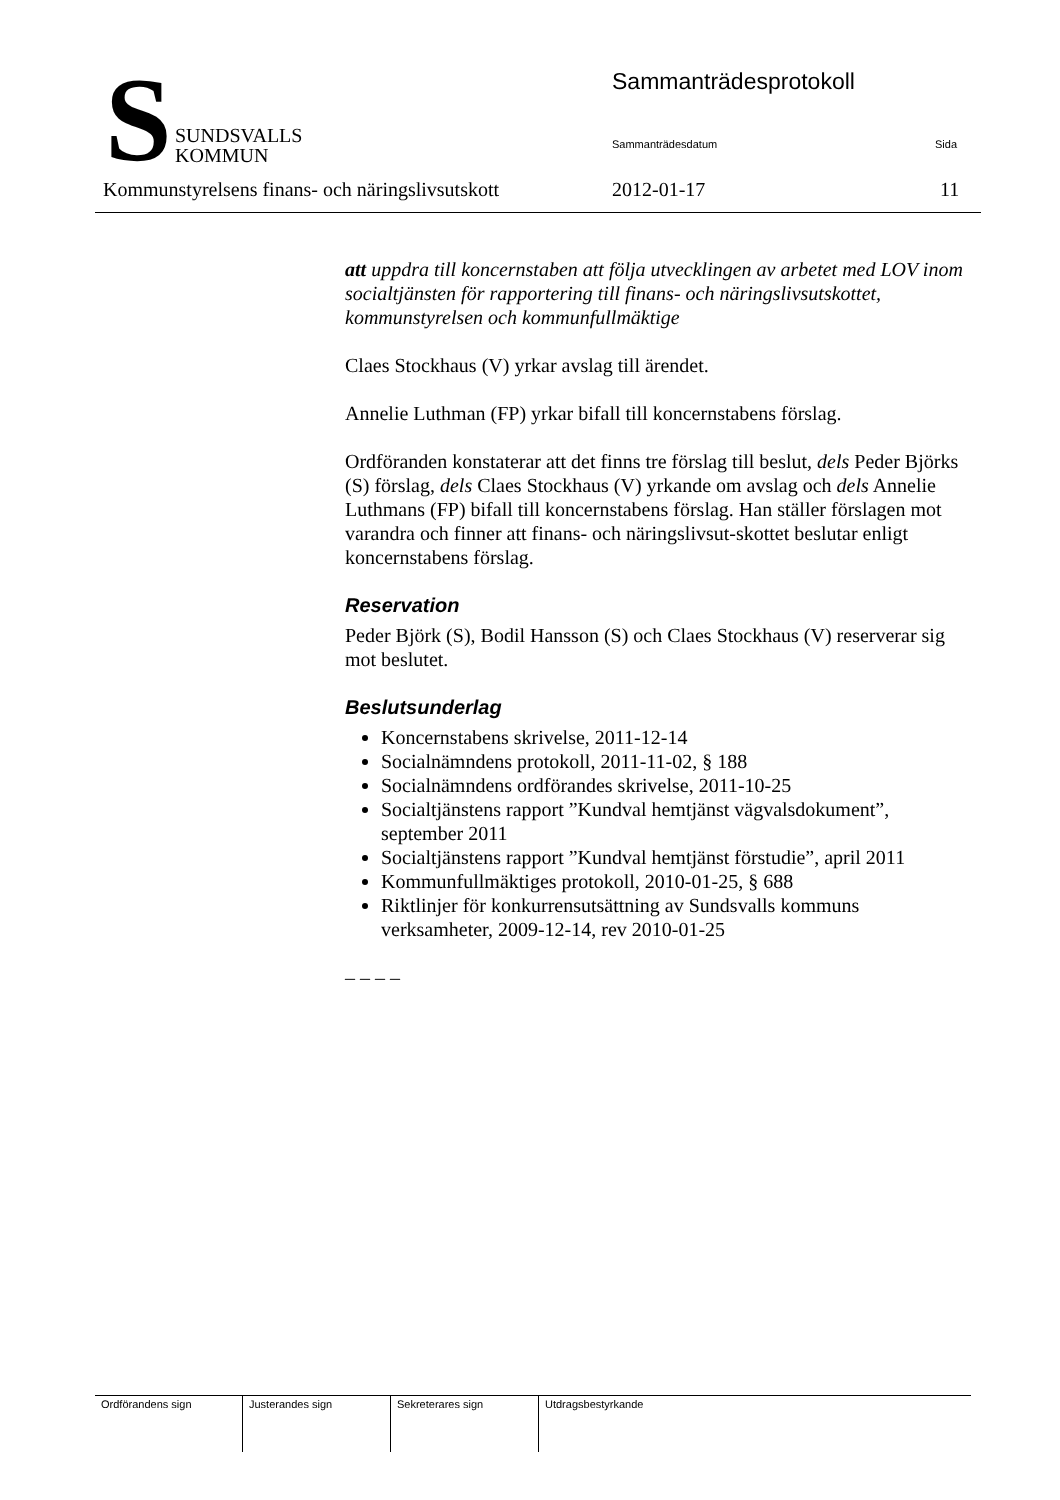S
SUNDSVALLS
KOMMUN
Sammanträdesprotokoll
Sammanträdesdatum Sida
Kommunstyrelsens finans- och näringslivsutskott
2012-01-17 11
att uppdra till koncernstaben att följa utvecklingen av arbetet med LOV inom socialtjänsten för rapportering till finans- och näringslivsutskottet, kommunstyrelsen och kommunfullmäktige
Claes Stockhaus (V) yrkar avslag till ärendet.
Annelie Luthman (FP) yrkar bifall till koncernstabens förslag.
Ordföranden konstaterar att det finns tre förslag till beslut, dels Peder Björks (S) förslag, dels Claes Stockhaus (V) yrkande om avslag och dels Annelie Luthmans (FP) bifall till koncernstabens förslag. Han ställer förslagen mot varandra och finner att finans- och näringslivsut-skottet beslutar enligt koncernstabens förslag.
Reservation
Peder Björk (S), Bodil Hansson (S) och Claes Stockhaus (V) reserverar sig mot beslutet.
Beslutsunderlag
Koncernstabens skrivelse, 2011-12-14
Socialnämndens protokoll, 2011-11-02, § 188
Socialnämndens ordförandes skrivelse, 2011-10-25
Socialtjänstens rapport ”Kundval hemtjänst vägvalsdokument”, september 2011
Socialtjänstens rapport ”Kundval hemtjänst förstudie”, april 2011
Kommunfullmäktiges protokoll, 2010-01-25, § 688
Riktlinjer för konkurrensutsättning av Sundsvalls kommuns verksamheter, 2009-12-14, rev 2010-01-25
– – – –
| Ordförandens sign | Justerandes sign | Sekreterares sign | Utdragsbestyrkande |